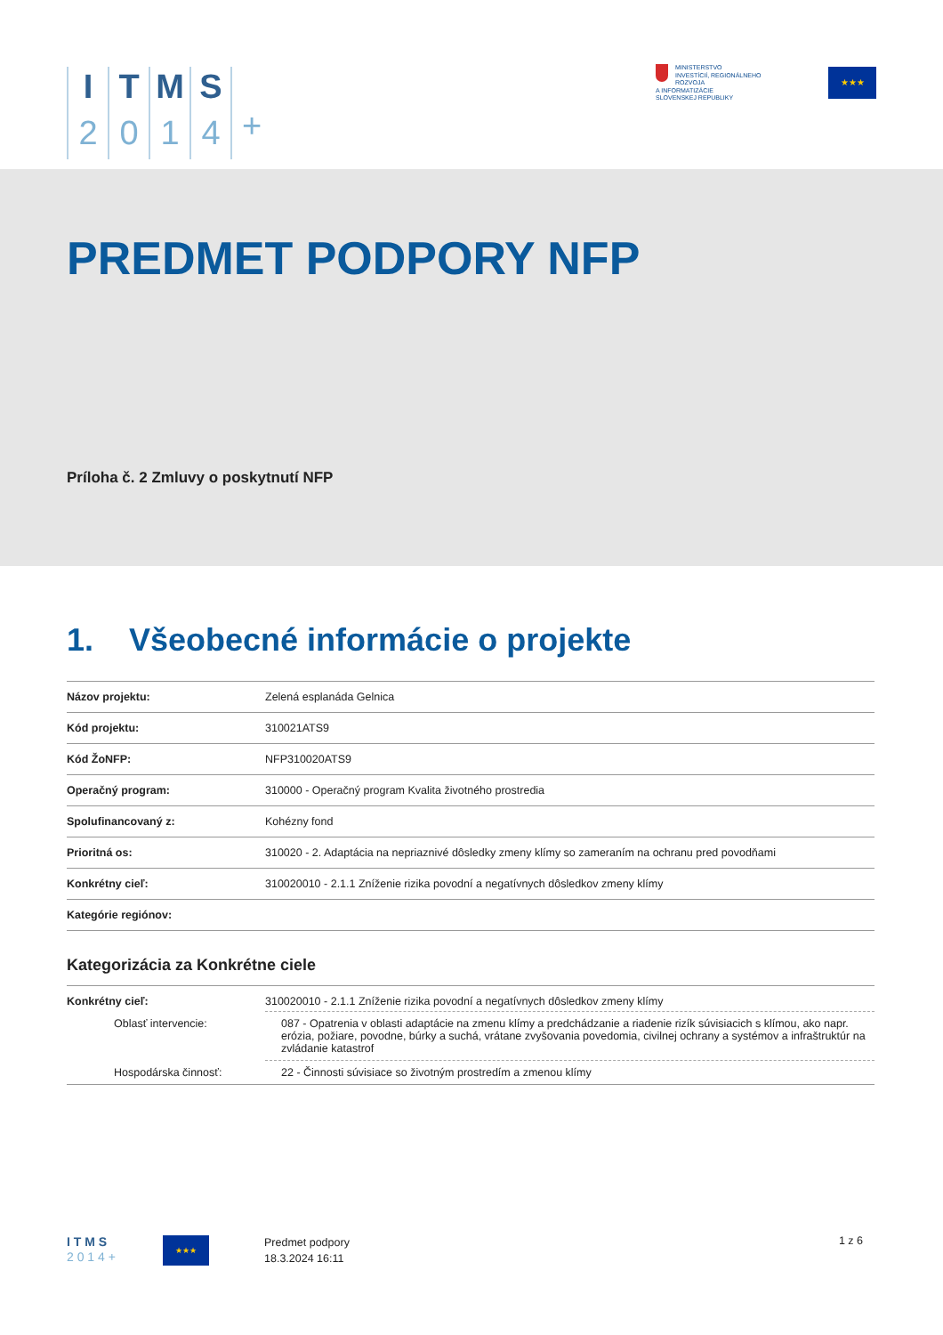I
2
T
0
M
1
S
4
+
MINISTERSTVO
INVESTÍCIÍ, REGIONÁLNEHO ROZVOJA
A INFORMATIZÁCIE
SLOVENSKEJ REPUBLIKY
★★★
PREDMET PODPORY NFP
Príloha č. 2 Zmluvy o poskytnutí NFP
1. Všeobecné informácie o projekte
| Názov projektu: | Zelená esplanáda Gelnica |
| Kód projektu: | 310021ATS9 |
| Kód ŽoNFP: | NFP310020ATS9 |
| Operačný program: | 310000 - Operačný program Kvalita životného prostredia |
| Spolufinancovaný z: | Kohézny fond |
| Prioritná os: | 310020 - 2. Adaptácia na nepriaznivé dôsledky zmeny klímy so zameraním na ochranu pred povodňami |
| Konkrétny cieľ: | 310020010 - 2.1.1 Zníženie rizika povodní a negatívnych dôsledkov zmeny klímy |
| Kategórie regiónov: | |
Kategorizácia za Konkrétne ciele
| Konkrétny cieľ: | 310020010 - 2.1.1 Zníženie rizika povodní a negatívnych dôsledkov zmeny klímy |
| Oblasť intervencie: | 087 - Opatrenia v oblasti adaptácie na zmenu klímy a predchádzanie a riadenie rizík súvisiacich s klímou, ako napr. erózia, požiare, povodne, búrky a suchá, vrátane zvyšovania povedomia, civilnej ochrany a systémov a infraštruktúr na zvládanie katastrof |
| Hospodárska činnosť: | 22 - Činnosti súvisiace so životným prostredím a zmenou klímy |
I T M S
2 0 1 4 +
★★★
Predmet podpory
18.3.2024 16:11
1 z 6